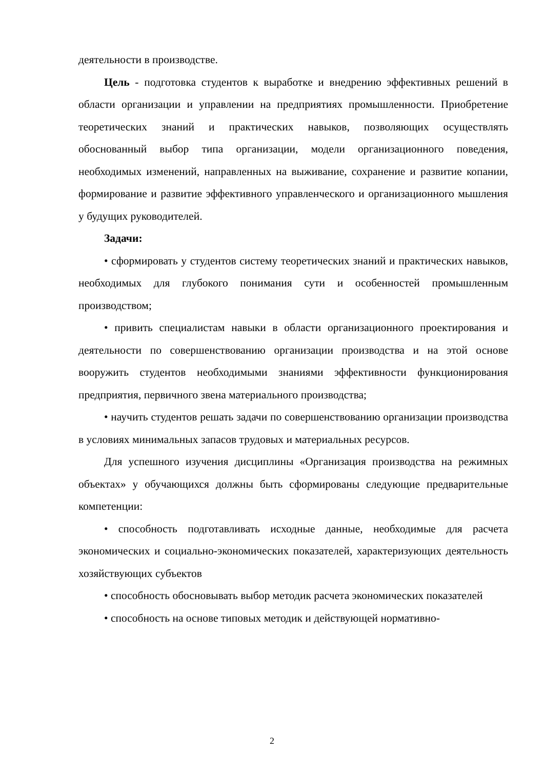деятельности в производстве.
Цель - подготовка студентов к выработке и внедрению эффективных решений в области организации и управлении на предприятиях промышленности. Приобретение теоретических знаний и практических навыков, позволяющих осуществлять обоснованный выбор типа организации, модели организационного поведения, необходимых изменений, направленных на выживание, сохранение и развитие копании, формирование и развитие эффективного управленческого и организационного мышления у будущих руководителей.
Задачи:
• сформировать у студентов систему теоретических знаний и практических навыков, необходимых для глубокого понимания сути и особенностей промышленным производством;
• привить специалистам навыки в области организационного проектирования и деятельности по совершенствованию организации производства и на этой основе вооружить студентов необходимыми знаниями эффективности функционирования предприятия, первичного звена материального производства;
• научить студентов решать задачи по совершенствованию организации производства в условиях минимальных запасов трудовых и материальных ресурсов.
Для успешного изучения дисциплины «Организация производства на режимных объектах» у обучающихся должны быть сформированы следующие предварительные компетенции:
• способность подготавливать исходные данные, необходимые для расчета экономических и социально-экономических показателей, характеризующих деятельность хозяйствующих субъектов
• способность обосновывать выбор методик расчета экономических показателей
• способность на основе типовых методик и действующей нормативно-
2